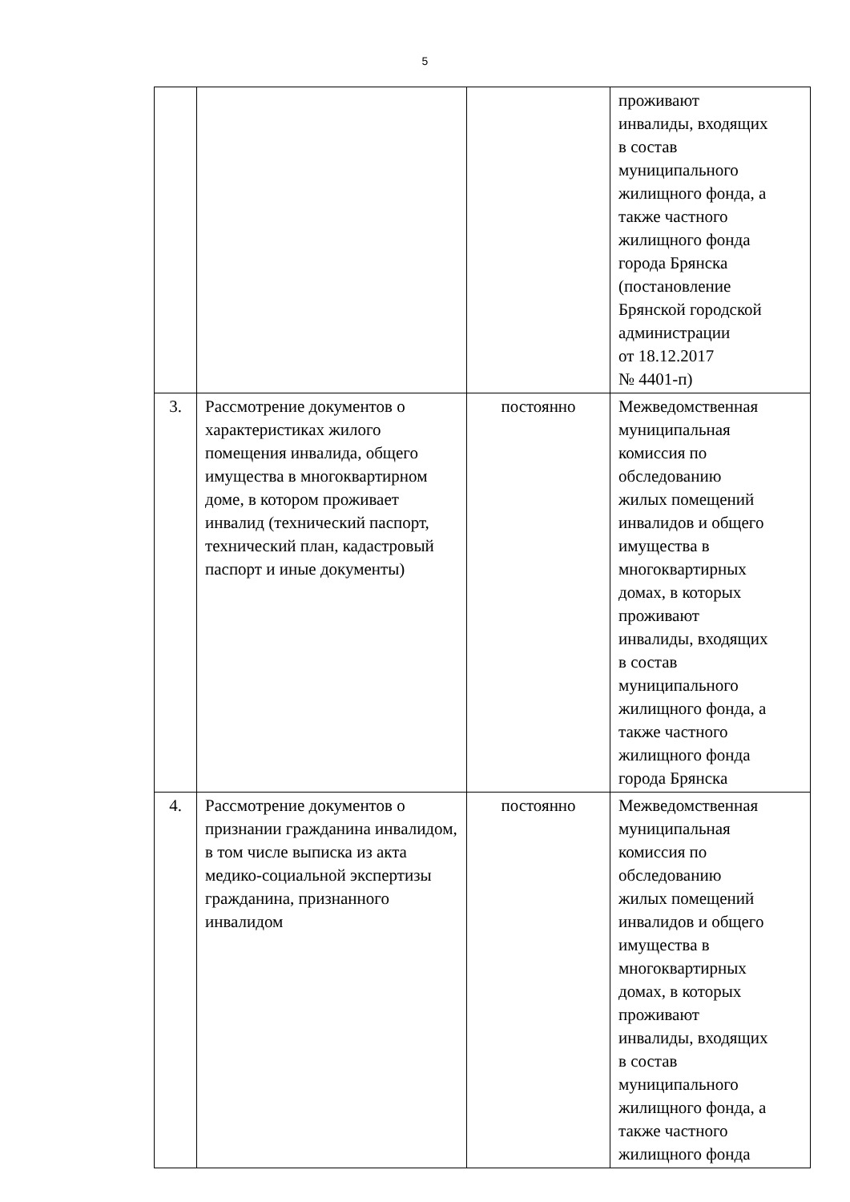5
| | | | проживают инвалиды, входящих в состав муниципального жилищного фонда, а также частного жилищного фонда города Брянска (постановление Брянской городской администрации от 18.12.2017 № 4401-п) |
| 3. | Рассмотрение документов о характеристиках жилого помещения инвалида, общего имущества в многоквартирном доме, в котором проживает инвалид (технический паспорт, технический план, кадастровый паспорт и иные документы) | постоянно | Межведомственная муниципальная комиссия по обследованию жилых помещений инвалидов и общего имущества в многоквартирных домах, в которых проживают инвалиды, входящих в состав муниципального жилищного фонда, а также частного жилищного фонда города Брянска |
| 4. | Рассмотрение документов о признании гражданина инвалидом, в том числе выписка из акта медико-социальной экспертизы гражданина, признанного инвалидом | постоянно | Межведомственная муниципальная комиссия по обследованию жилых помещений инвалидов и общего имущества в многоквартирных домах, в которых проживают инвалиды, входящих в состав муниципального жилищного фонда, а также частного жилищного фонда |